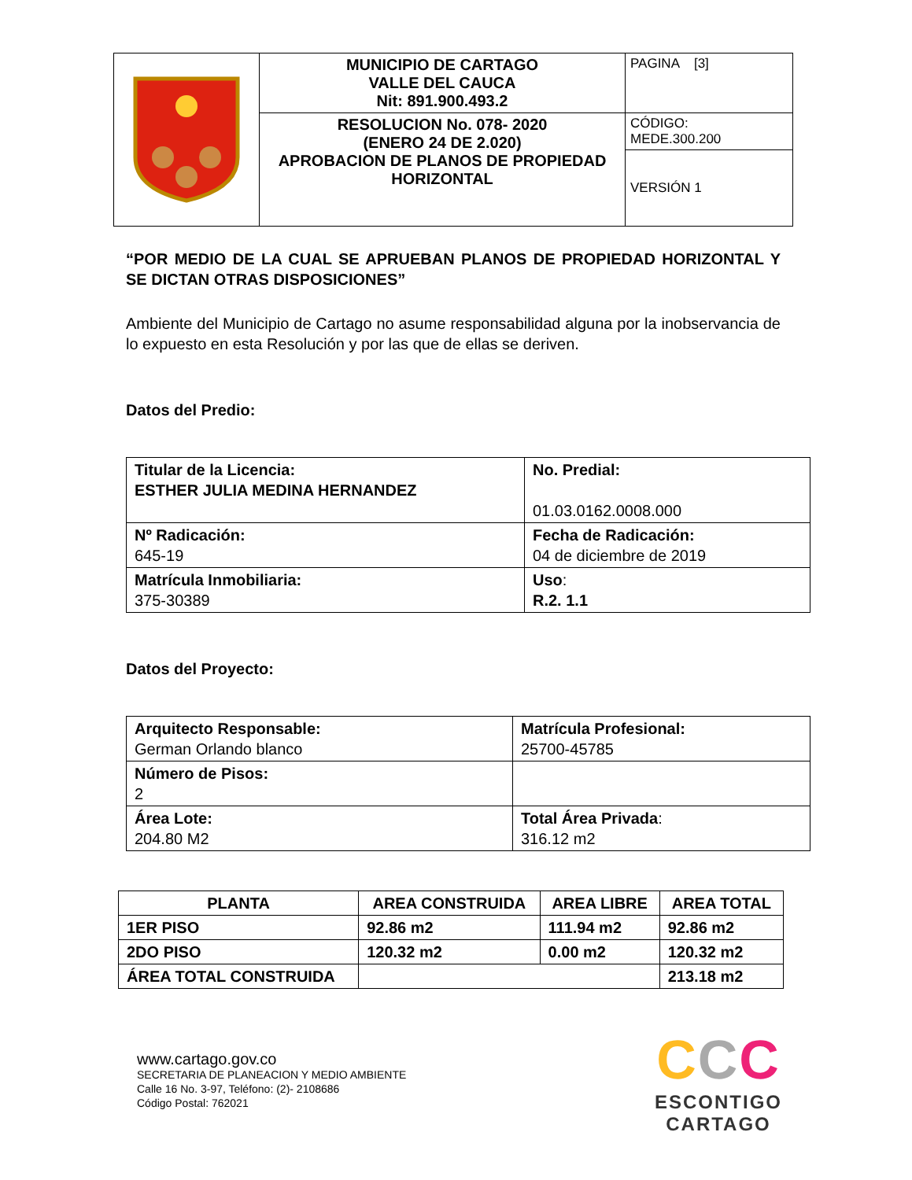| | MUNICIPIO DE CARTAGO VALLE DEL CAUCA Nit: 891.900.493.2 | PAGINA [3] |
| | RESOLUCION No. 078- 2020 (ENERO 24 DE 2.020) APROBACION DE PLANOS DE PROPIEDAD HORIZONTAL | CÓDIGO: MEDE.300.200 |
| | | VERSIÓN 1 |
“POR MEDIO DE LA CUAL SE APRUEBAN PLANOS DE PROPIEDAD HORIZONTAL Y SE DICTAN OTRAS DISPOSICIONES”
Ambiente del Municipio de Cartago no asume responsabilidad alguna por la inobservancia de lo expuesto en esta Resolución y por las que de ellas se deriven.
Datos del Predio:
| Titular de la Licencia: ESTHER JULIA MEDINA HERNANDEZ | No. Predial: 01.03.0162.0008.000 |
| Nº Radicación: 645-19 | Fecha de Radicación: 04 de diciembre de 2019 |
| Matrícula Inmobiliaria: 375-30389 | Uso : R.2. 1.1 |
Datos del Proyecto:
| Arquitecto Responsable: German Orlando blanco | Matrícula Profesional: 25700-45785 |
| Número de Pisos: 2 | |
| Área Lote: 204.80 M2 | Total Área Privada : 316.12 m2 |
| PLANTA | AREA CONSTRUIDA | AREA LIBRE | AREA TOTAL |
| --- | --- | --- | --- |
| 1ER PISO | 92.86 m2 | 111.94 m2 | 92.86 m2 |
| 2DO PISO | 120.32 m2 | 0.00 m2 | 120.32 m2 |
| ÁREA TOTAL CONSTRUIDA | | | 213.18 m2 |
www.cartago.gov.co
SECRETARIA DE PLANEACION Y MEDIO AMBIENTE
Calle 16 No. 3-97, Teléfono: (2)- 2108686
Código Postal: 762021
CCC
ESCONTIGO
CARTAGO